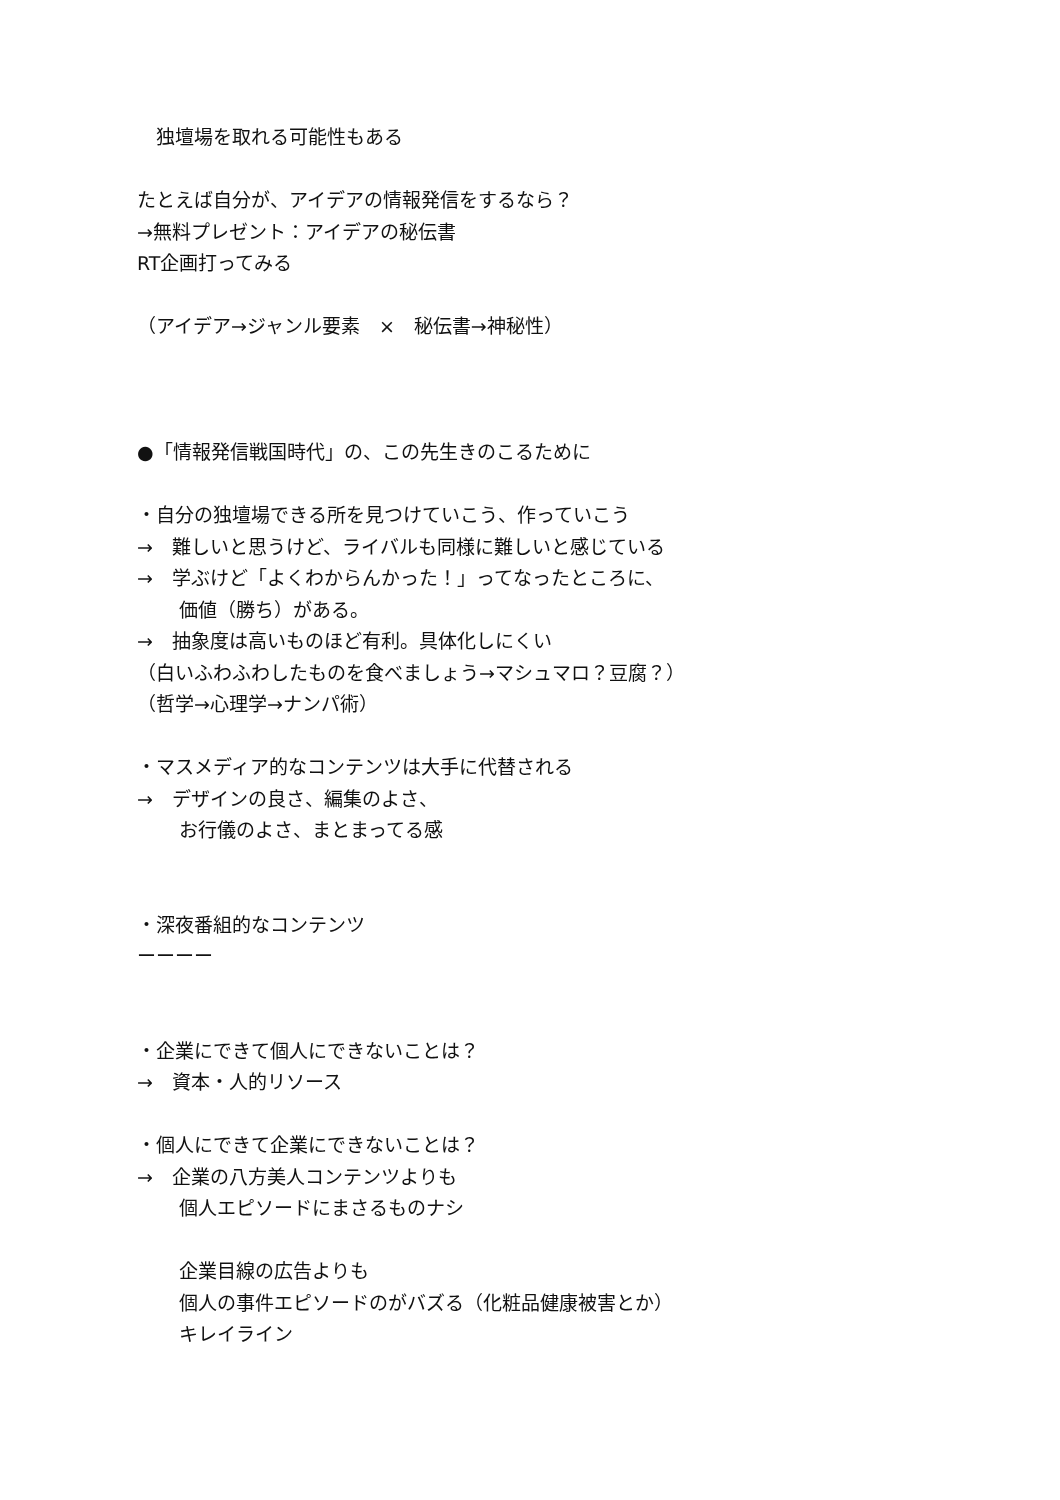独壇場を取れる可能性もある
たとえば自分が、アイデアの情報発信をするなら？
→無料プレゼント：アイデアの秘伝書
RT企画打ってみる
（アイデア→ジャンル要素　×　秘伝書→神秘性）
●「情報発信戦国時代」の、この先生きのこるために
・自分の独壇場できる所を見つけていこう、作っていこう
→　難しいと思うけど、ライバルも同様に難しいと感じている
→　学ぶけど「よくわからんかった！」ってなったところに、
価値（勝ち）がある。
→　抽象度は高いものほど有利。具体化しにくい
（白いふわふわしたものを食べましょう→マシュマロ？豆腐？）
（哲学→心理学→ナンパ術）
・マスメディア的なコンテンツは大手に代替される
→　デザインの良さ、編集のよさ、
お行儀のよさ、まとまってる感
・深夜番組的なコンテンツ
ーーーー
・企業にできて個人にできないことは？
→　資本・人的リソース
・個人にできて企業にできないことは？
→　企業の八方美人コンテンツよりも
個人エピソードにまさるものナシ
企業目線の広告よりも
個人の事件エピソードのがバズる（化粧品健康被害とか）
キレイライン